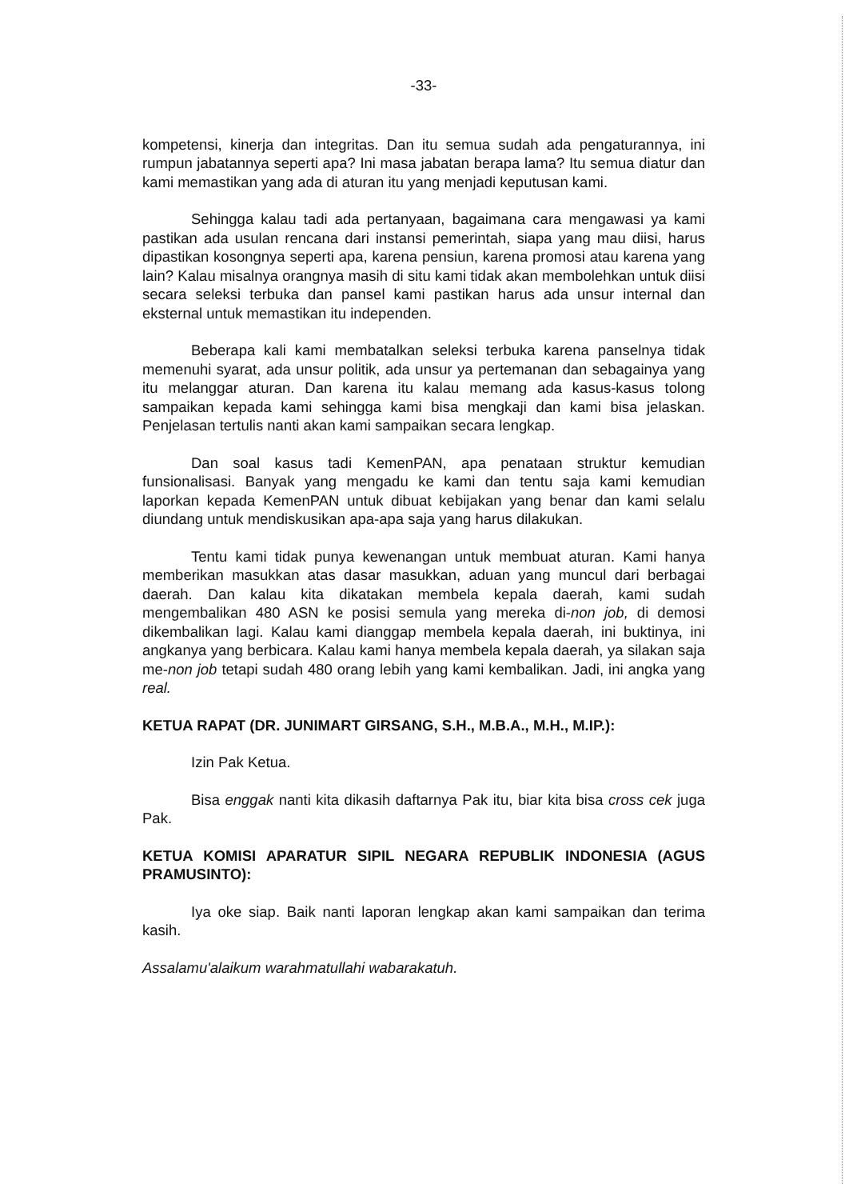-33-
kompetensi, kinerja dan integritas. Dan itu semua sudah ada pengaturannya, ini rumpun jabatannya seperti apa? Ini masa jabatan berapa lama? Itu semua diatur dan kami memastikan yang ada di aturan itu yang menjadi keputusan kami.
Sehingga kalau tadi ada pertanyaan, bagaimana cara mengawasi ya kami pastikan ada usulan rencana dari instansi pemerintah, siapa yang mau diisi, harus dipastikan kosongnya seperti apa, karena pensiun, karena promosi atau karena yang lain? Kalau misalnya orangnya masih di situ kami tidak akan membolehkan untuk diisi secara seleksi terbuka dan pansel kami pastikan harus ada unsur internal dan eksternal untuk memastikan itu independen.
Beberapa kali kami membatalkan seleksi terbuka karena panselnya tidak memenuhi syarat, ada unsur politik, ada unsur ya pertemanan dan sebagainya yang itu melanggar aturan. Dan karena itu kalau memang ada kasus-kasus tolong sampaikan kepada kami sehingga kami bisa mengkaji dan kami bisa jelaskan. Penjelasan tertulis nanti akan kami sampaikan secara lengkap.
Dan soal kasus tadi KemenPAN, apa penataan struktur kemudian funsionalisasi. Banyak yang mengadu ke kami dan tentu saja kami kemudian laporkan kepada KemenPAN untuk dibuat kebijakan yang benar dan kami selalu diundang untuk mendiskusikan apa-apa saja yang harus dilakukan.
Tentu kami tidak punya kewenangan untuk membuat aturan. Kami hanya memberikan masukkan atas dasar masukkan, aduan yang muncul dari berbagai daerah. Dan kalau kita dikatakan membela kepala daerah, kami sudah mengembalikan 480 ASN ke posisi semula yang mereka di-non job, di demosi dikembalikan lagi. Kalau kami dianggap membela kepala daerah, ini buktinya, ini angkanya yang berbicara. Kalau kami hanya membela kepala daerah, ya silakan saja me-non job tetapi sudah 480 orang lebih yang kami kembalikan. Jadi, ini angka yang real.
KETUA RAPAT (DR. JUNIMART GIRSANG, S.H., M.B.A., M.H., M.IP.):
Izin Pak Ketua.
Bisa enggak nanti kita dikasih daftarnya Pak itu, biar kita bisa cross cek juga Pak.
KETUA KOMISI APARATUR SIPIL NEGARA REPUBLIK INDONESIA (AGUS PRAMUSINTO):
Iya oke siap. Baik nanti laporan lengkap akan kami sampaikan dan terima kasih.
Assalamu'alaikum warahmatullahi wabarakatuh.